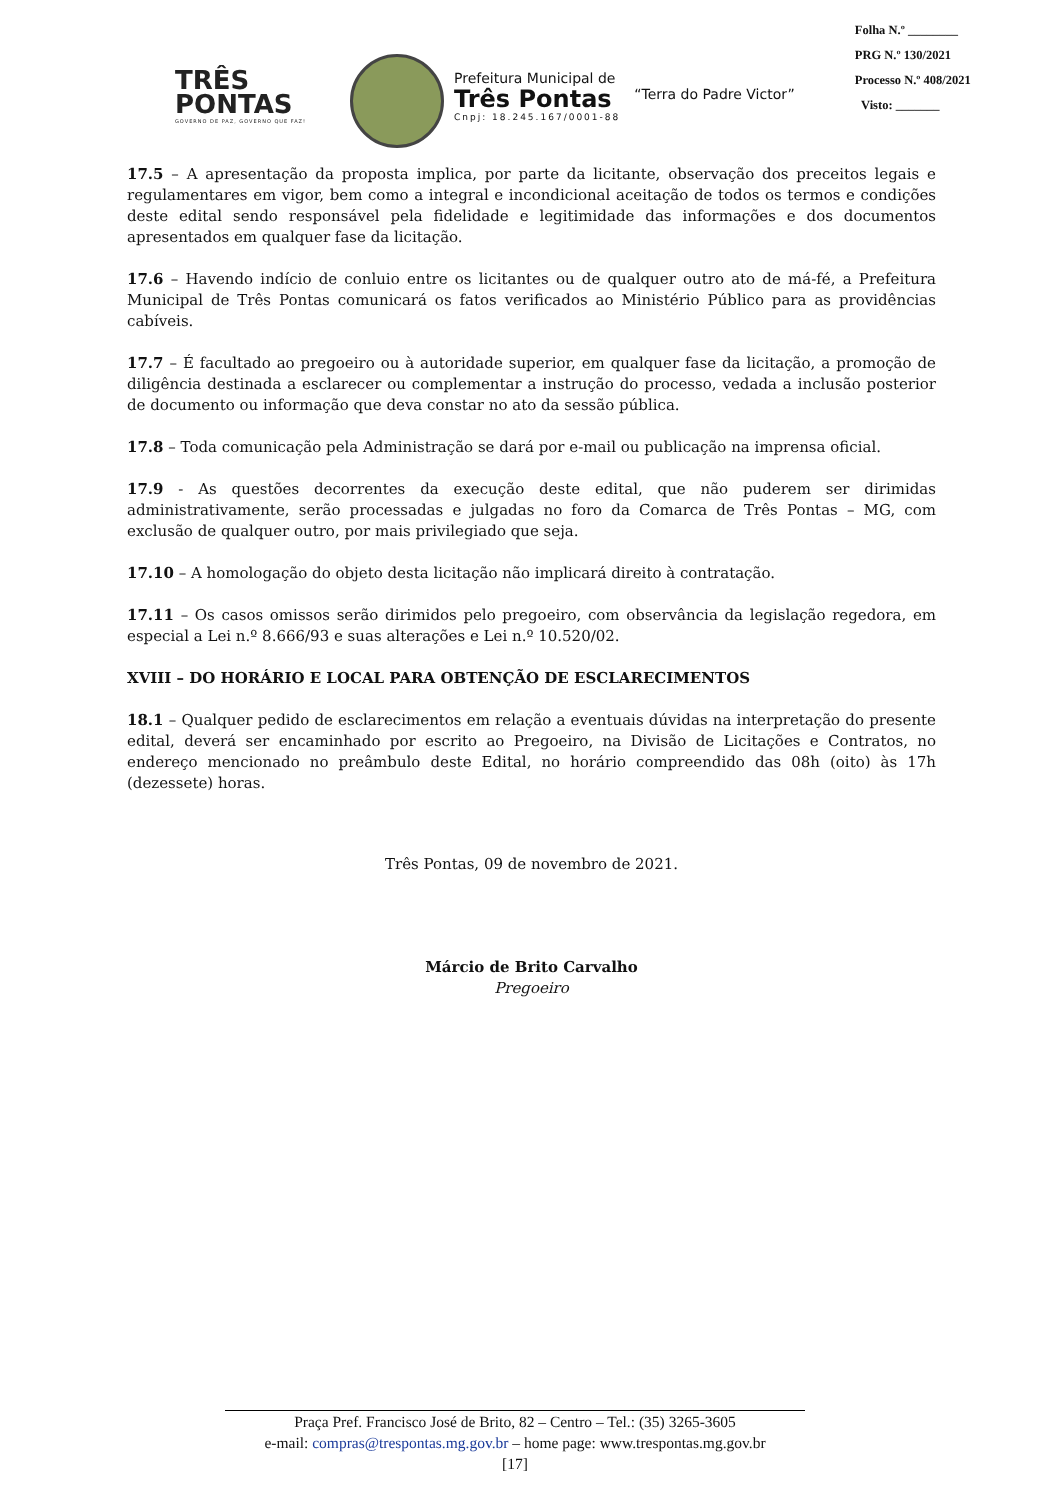TRÊS
PONTAS
GOVERNO DE PAZ, GOVERNO QUE FAZ!
Prefeitura Municipal de
Três Pontas
Cnpj: 18.245.167/0001-88
“Terra do Padre Victor”
Folha N.º ________
PRG N.º 130/2021
Processo N.º 408/2021
Visto: _______
17.5 – A apresentação da proposta implica, por parte da licitante, observação dos preceitos legais e regulamentares em vigor, bem como a integral e incondicional aceitação de todos os termos e condições deste edital sendo responsável pela fidelidade e legitimidade das informações e dos documentos apresentados em qualquer fase da licitação.
17.6 – Havendo indício de conluio entre os licitantes ou de qualquer outro ato de má-fé, a Prefeitura Municipal de Três Pontas comunicará os fatos verificados ao Ministério Público para as providências cabíveis.
17.7 – É facultado ao pregoeiro ou à autoridade superior, em qualquer fase da licitação, a promoção de diligência destinada a esclarecer ou complementar a instrução do processo, vedada a inclusão posterior de documento ou informação que deva constar no ato da sessão pública.
17.8 – Toda comunicação pela Administração se dará por e-mail ou publicação na imprensa oficial.
17.9 - As questões decorrentes da execução deste edital, que não puderem ser dirimidas administrativamente, serão processadas e julgadas no foro da Comarca de Três Pontas – MG, com exclusão de qualquer outro, por mais privilegiado que seja.
17.10 – A homologação do objeto desta licitação não implicará direito à contratação.
17.11 – Os casos omissos serão dirimidos pelo pregoeiro, com observância da legislação regedora, em especial a Lei n.º 8.666/93 e suas alterações e Lei n.º 10.520/02.
XVIII – DO HORÁRIO E LOCAL PARA OBTENÇÃO DE ESCLARECIMENTOS
18.1 – Qualquer pedido de esclarecimentos em relação a eventuais dúvidas na interpretação do presente edital, deverá ser encaminhado por escrito ao Pregoeiro, na Divisão de Licitações e Contratos, no endereço mencionado no preâmbulo deste Edital, no horário compreendido das 08h (oito) às 17h (dezessete) horas.
Três Pontas, 09 de novembro de 2021.
Márcio de Brito Carvalho
Pregoeiro
Praça Pref. Francisco José de Brito, 82 – Centro – Tel.: (35) 3265-3605
e-mail: compras@trespontas.mg.gov.br – home page: www.trespontas.mg.gov.br
[17]